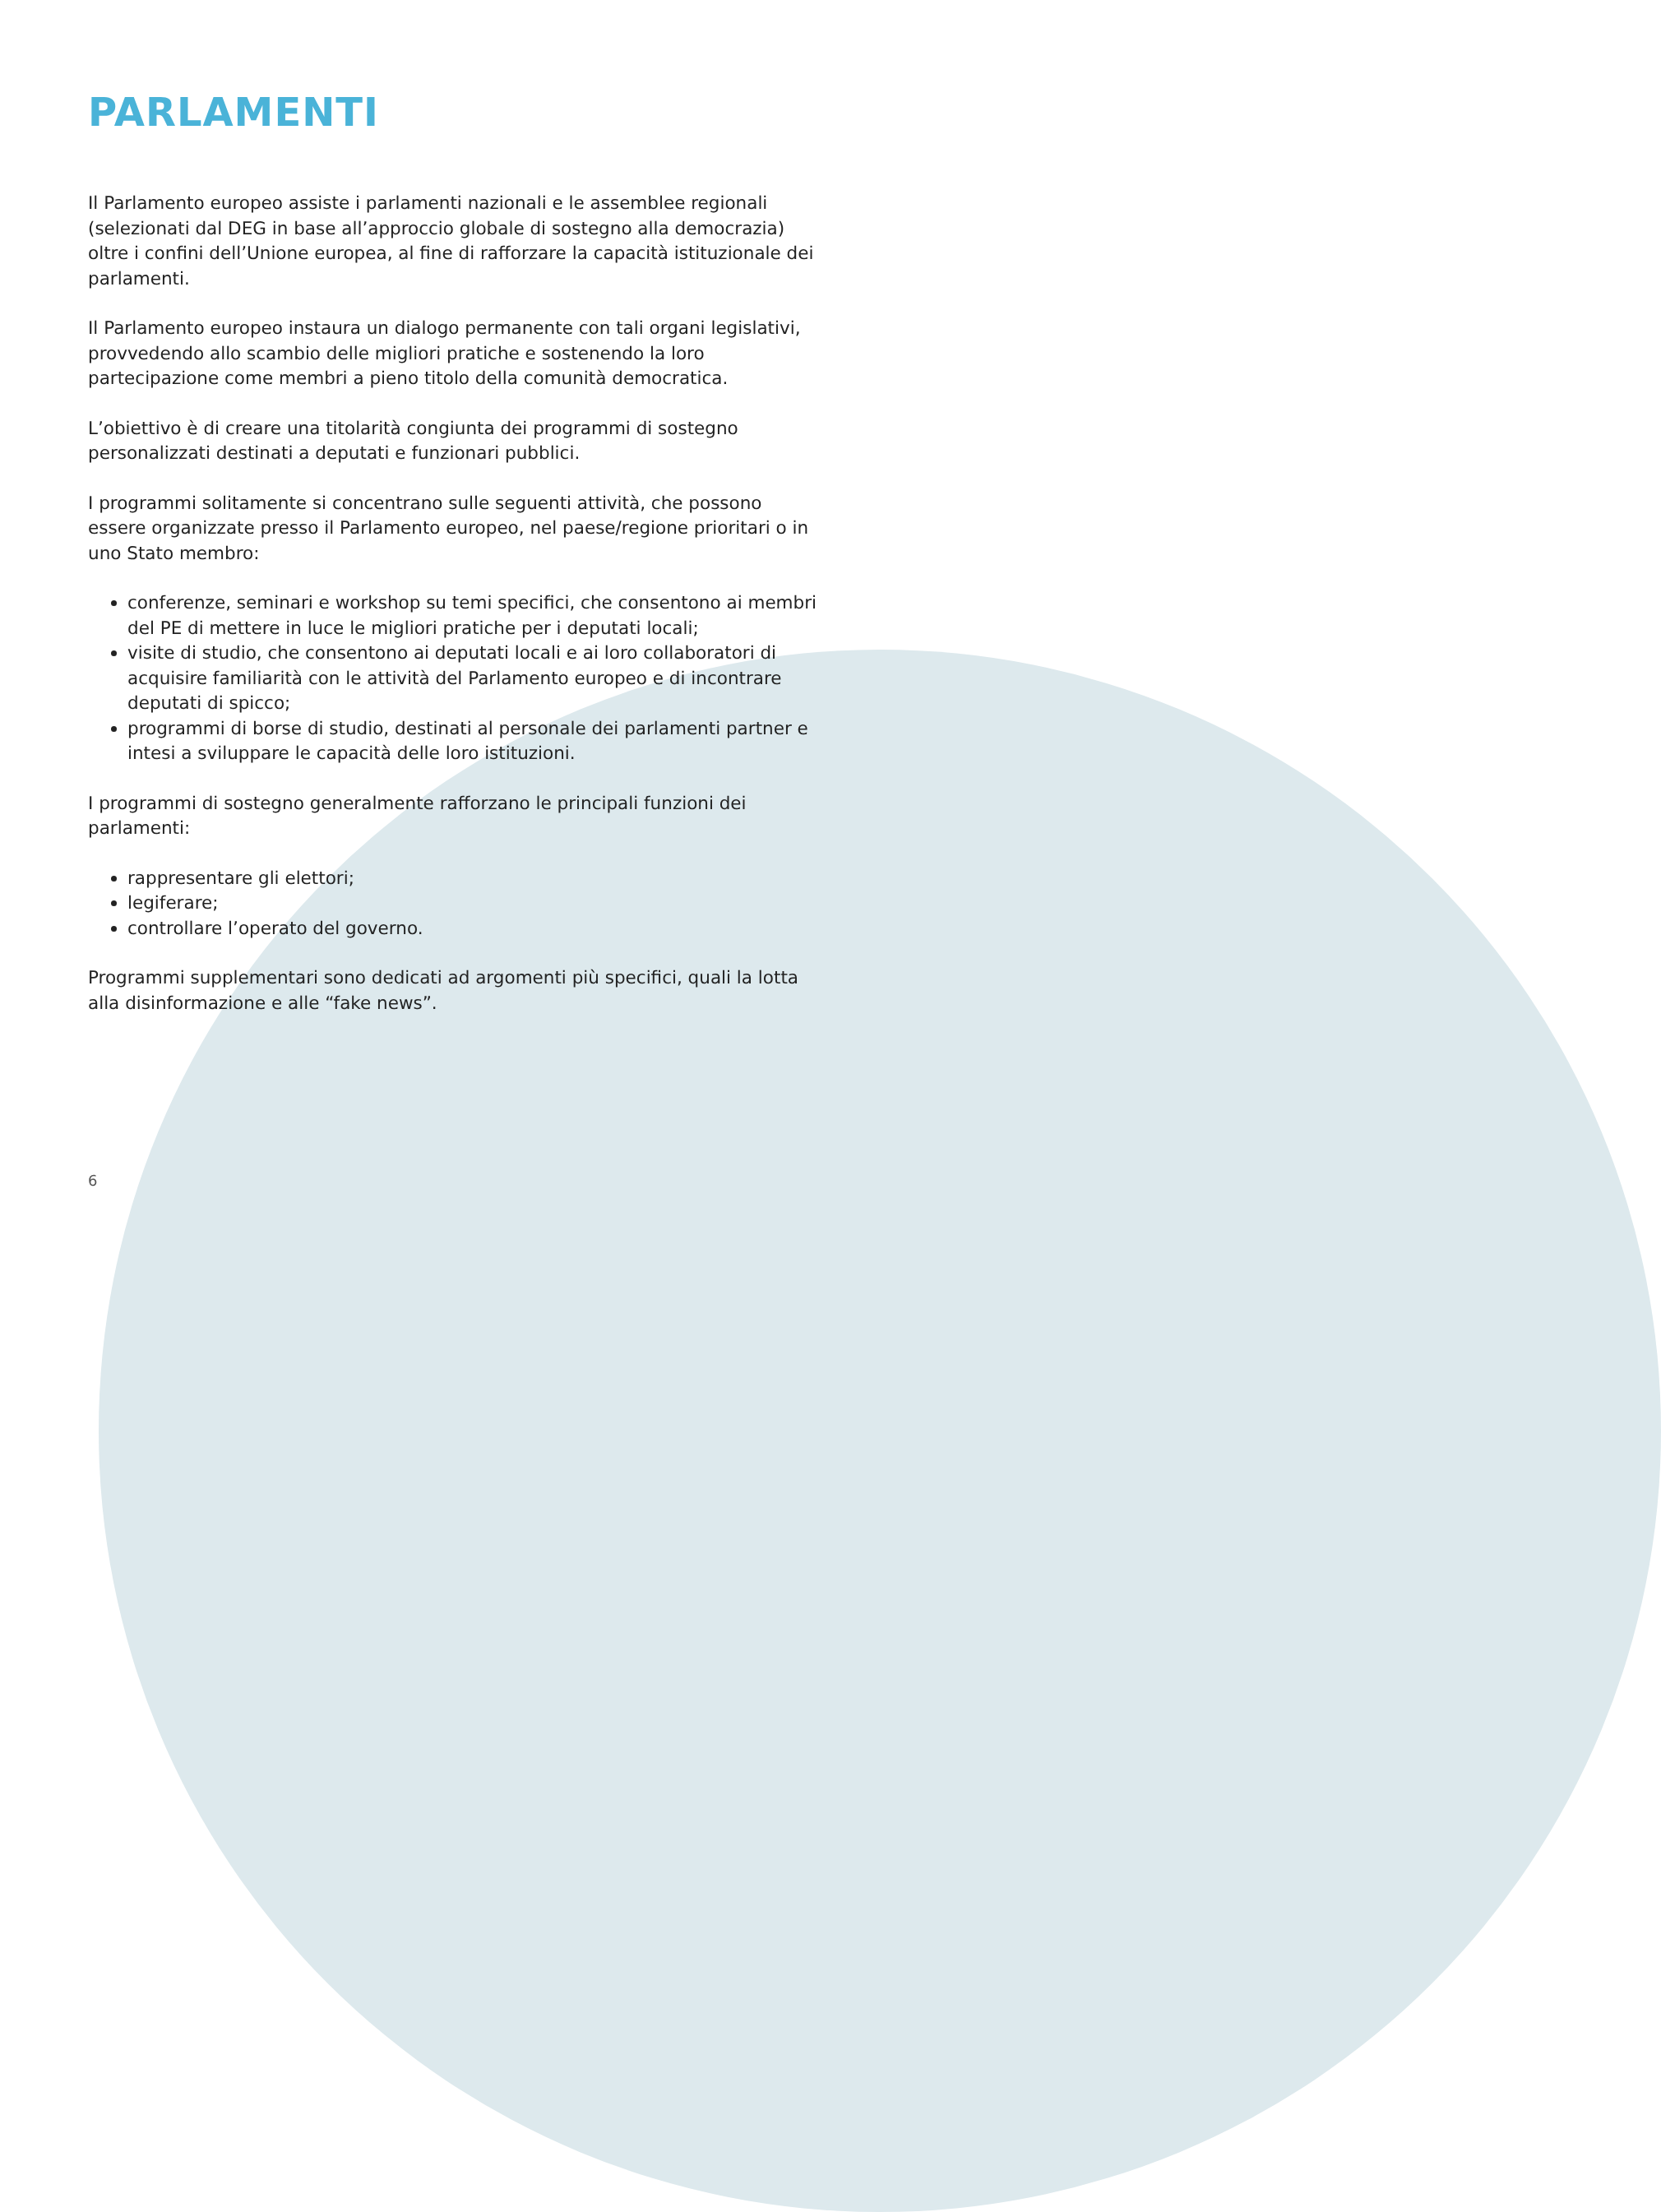PARLAMENTI
Il Parlamento europeo assiste i parlamenti nazionali e le assemblee regionali (selezionati dal DEG in base all’approccio globale di sostegno alla democrazia) oltre i confini dell’Unione europea, al fine di rafforzare la capacità istituzionale dei parlamenti.
Il Parlamento europeo instaura un dialogo permanente con tali organi legislativi, provvedendo allo scambio delle migliori pratiche e sostenendo la loro partecipazione come membri a pieno titolo della comunità democratica.
L’obiettivo è di creare una titolarità congiunta dei programmi di sostegno personalizzati destinati a deputati e funzionari pubblici.
I programmi solitamente si concentrano sulle seguenti attività, che possono essere organizzate presso il Parlamento europeo, nel paese/regione prioritari o in uno Stato membro:
conferenze, seminari e workshop su temi specifici, che consentono ai membri del PE di mettere in luce le migliori pratiche per i deputati locali;
visite di studio, che consentono ai deputati locali e ai loro collaboratori di acquisire familiarità con le attività del Parlamento europeo e di incontrare deputati di spicco;
programmi di borse di studio, destinati al personale dei parlamenti partner e intesi a sviluppare le capacità delle loro istituzioni.
I programmi di sostegno generalmente rafforzano le principali funzioni dei parlamenti:
rappresentare gli elettori;
legiferare;
controllare l’operato del governo.
Programmi supplementari sono dedicati ad argomenti più specifici, quali la lotta alla disinformazione e alle “fake news”.
6